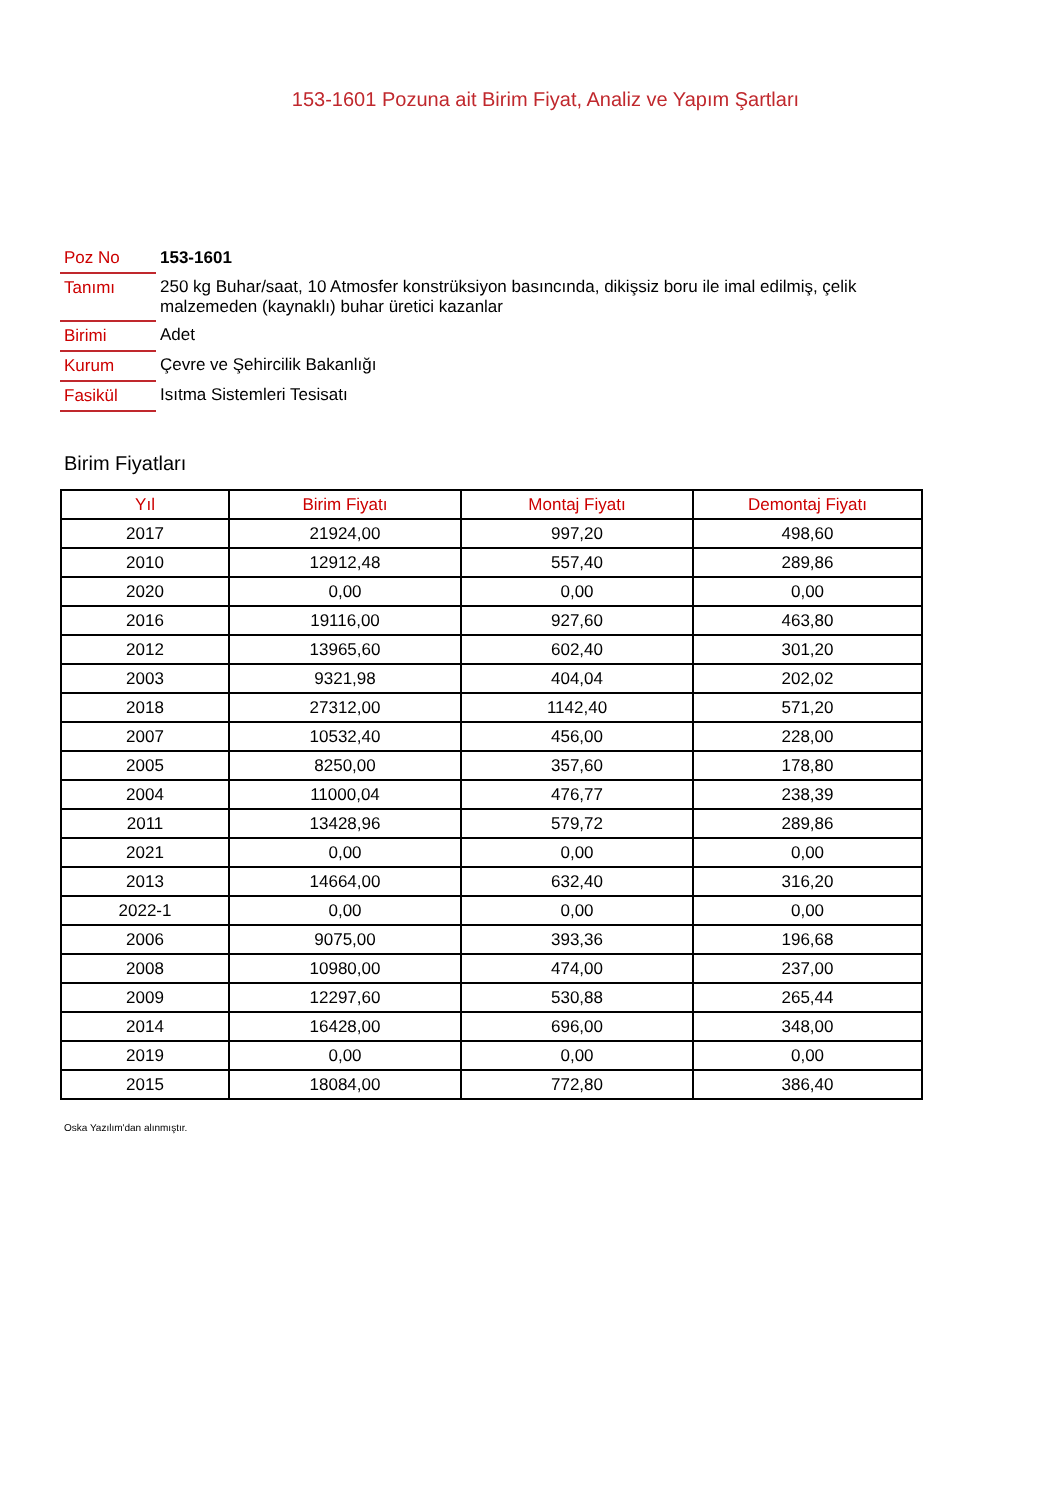153-1601 Pozuna ait Birim Fiyat, Analiz ve Yapım Şartları
| Poz No | 153-1601 |
| Tanımı | 250 kg Buhar/saat, 10 Atmosfer konstrüksiyon basıncında, dikişsiz boru ile imal edilmiş, çelik malzemeden (kaynaklı) buhar üretici kazanlar |
| Birimi | Adet |
| Kurum | Çevre ve Şehircilik Bakanlığı |
| Fasikül | Isıtma Sistemleri Tesisatı |
Birim Fiyatları
| Yıl | Birim Fiyatı | Montaj Fiyatı | Demontaj Fiyatı |
| --- | --- | --- | --- |
| 2017 | 21924,00 | 997,20 | 498,60 |
| 2010 | 12912,48 | 557,40 | 289,86 |
| 2020 | 0,00 | 0,00 | 0,00 |
| 2016 | 19116,00 | 927,60 | 463,80 |
| 2012 | 13965,60 | 602,40 | 301,20 |
| 2003 | 9321,98 | 404,04 | 202,02 |
| 2018 | 27312,00 | 1142,40 | 571,20 |
| 2007 | 10532,40 | 456,00 | 228,00 |
| 2005 | 8250,00 | 357,60 | 178,80 |
| 2004 | 11000,04 | 476,77 | 238,39 |
| 2011 | 13428,96 | 579,72 | 289,86 |
| 2021 | 0,00 | 0,00 | 0,00 |
| 2013 | 14664,00 | 632,40 | 316,20 |
| 2022-1 | 0,00 | 0,00 | 0,00 |
| 2006 | 9075,00 | 393,36 | 196,68 |
| 2008 | 10980,00 | 474,00 | 237,00 |
| 2009 | 12297,60 | 530,88 | 265,44 |
| 2014 | 16428,00 | 696,00 | 348,00 |
| 2019 | 0,00 | 0,00 | 0,00 |
| 2015 | 18084,00 | 772,80 | 386,40 |
Oska Yazılım'dan alınmıştır.